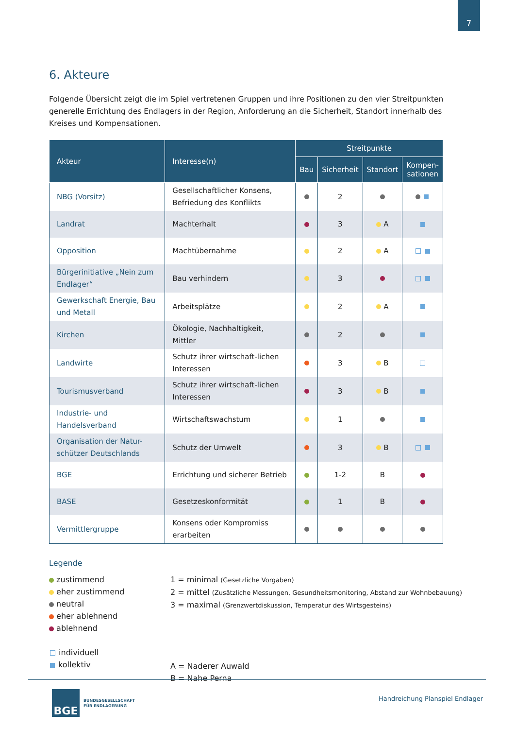7
6. Akteure
Folgende Übersicht zeigt die im Spiel vertretenen Gruppen und ihre Positionen zu den vier Streitpunkten generelle Errichtung des Endlagers in der Region, Anforderung an die Sicherheit, Standort innerhalb des Kreises und Kompensationen.
| Akteur | Interesse(n) | Streitpunkte | | | |
| --- | --- | --- | --- | --- | --- |
| | | Bau | Sicherheit | Standort | Kompen- sationen |
| NBG (Vorsitz) | Gesellschaftlicher Konsens, Befriedung des Konflikts | | 2 | | |
| Landrat | Machterhalt | | 3 | A | |
| Opposition | Machtübernahme | | 2 | A | |
| Bürgerinitiative „Nein zum Endlager“ | Bau verhindern | | 3 | | |
| Gewerkschaft Energie, Bau und Metall | Arbeitsplätze | | 2 | A | |
| Kirchen | Ökologie, Nachhaltigkeit, Mittler | | 2 | | |
| Landwirte | Schutz ihrer wirtschaft-lichen Interessen | | 3 | B | |
| Tourismusverband | Schutz ihrer wirtschaft-lichen Interessen | | 3 | B | |
| Industrie- und Handelsverband | Wirtschaftswachstum | | 1 | | |
| Organisation der Natur-schützer Deutschlands | Schutz der Umwelt | | 3 | B | |
| BGE | Errichtung und sicherer Betrieb | | 1-2 | B | |
| BASE | Gesetzeskonformität | | 1 | B | |
| Vermittlergruppe | Konsens oder Kompromiss erarbeiten | | | | |
Legende
zustimmend
eher zustimmend
neutral
eher ablehnend
ablehnend
individuell
kollektiv
1 = minimal (Gesetzliche Vorgaben)
2 = mittel (Zusätzliche Messungen, Gesundheitsmonitoring, Abstand zur Wohnbebauung)
3 = maximal (Grenzwertdiskussion, Temperatur des Wirtsgesteins)
A = Naderer Auwald
B = Nahe Perna
BGE
BUNDESGESELLSCHAFT
FÜR ENDLAGERUNG
Handreichung Planspiel Endlager